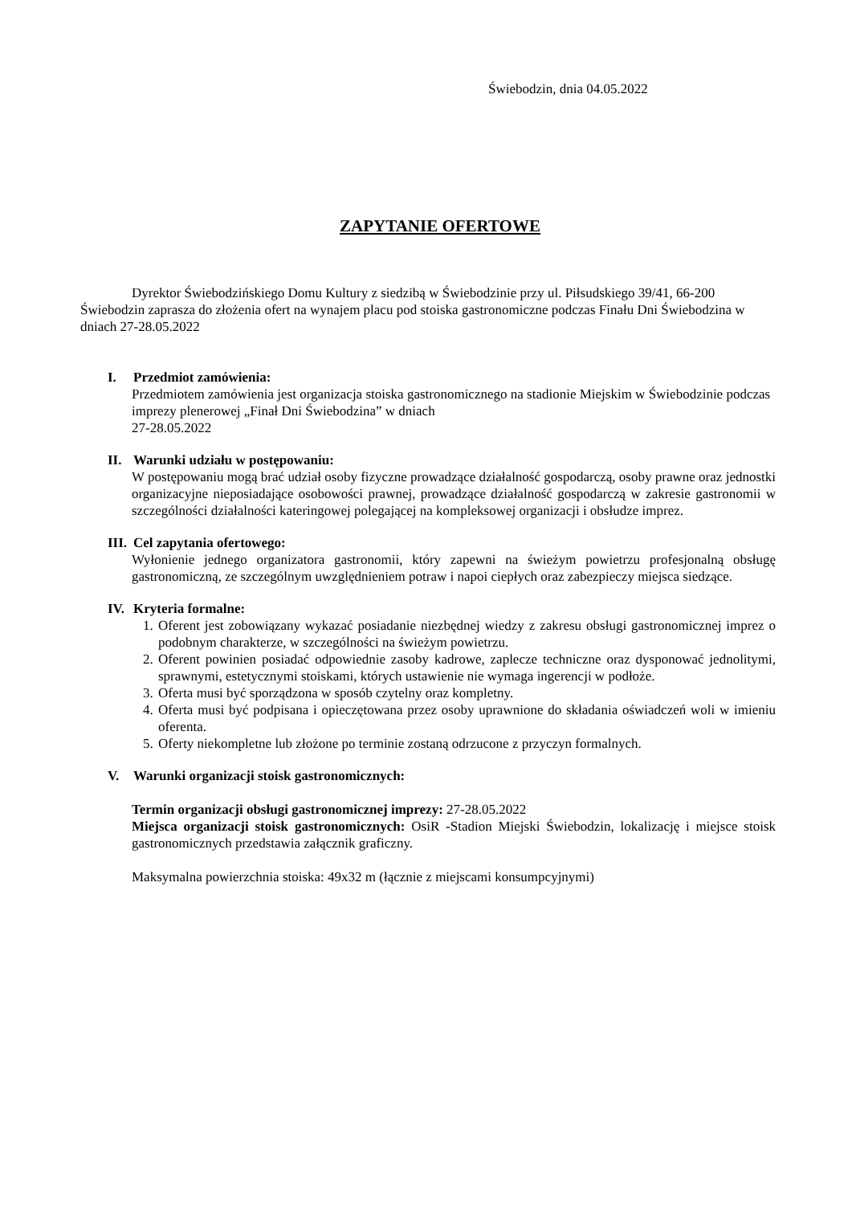Świebodzin, dnia 04.05.2022
ZAPYTANIE OFERTOWE
Dyrektor Świebodzińskiego Domu Kultury z siedzibą w Świebodzinie przy ul. Piłsudskiego 39/41, 66-200 Świebodzin zaprasza do złożenia ofert na wynajem placu pod stoiska gastronomiczne podczas Finału Dni Świebodzina w dniach 27-28.05.2022
I. Przedmiot zamówienia:
Przedmiotem zamówienia jest organizacja stoiska gastronomicznego na stadionie Miejskim w Świebodzinie podczas imprezy plenerowej „Finał Dni Świebodzina” w dniach
27-28.05.2022
II. Warunki udziału w postępowaniu:
W postępowaniu mogą brać udział osoby fizyczne prowadzące działalność gospodarczą, osoby prawne oraz jednostki organizacyjne nieposiadające osobowości prawnej, prowadzące działalność gospodarczą w zakresie gastronomii w szczególności działalności kateringowej polegającej na kompleksowej organizacji i obsłudze imprez.
III. Cel zapytania ofertowego:
Wyłonienie jednego organizatora gastronomii, który zapewni na świeżym powietrzu profesjonalną obsługę gastronomiczną, ze szczególnym uwzględnieniem potraw i napoi ciepłych oraz zabezpieczy miejsca siedzące.
IV. Kryteria formalne:
1. Oferent jest zobowiązany wykazać posiadanie niezbędnej wiedzy z zakresu obsługi gastronomicznej imprez o podobnym charakterze, w szczególności na świeżym powietrzu.
2. Oferent powinien posiadać odpowiednie zasoby kadrowe, zaplecze techniczne oraz dysponować jednolitymi, sprawnymi, estetycznymi stoiskami, których ustawienie nie wymaga ingerencji w podłoże.
3. Oferta musi być sporządzona w sposób czytelny oraz kompletny.
4. Oferta musi być podpisana i opieczętowana przez osoby uprawnione do składania oświadczeń woli w imieniu oferenta.
5. Oferty niekompletne lub złożone po terminie zostaną odrzucone z przyczyn formalnych.
V. Warunki organizacji stoisk gastronomicznych:
Termin organizacji obsługi gastronomicznej imprezy: 27-28.05.2022
Miejsca organizacji stoisk gastronomicznych: OsiR -Stadion Miejski Świebodzin, lokalizację i miejsce stoisk gastronomicznych przedstawia załącznik graficzny.
Maksymalna powierzchnia stoiska: 49x32 m (łącznie z miejscami konsumpcyjnymi)